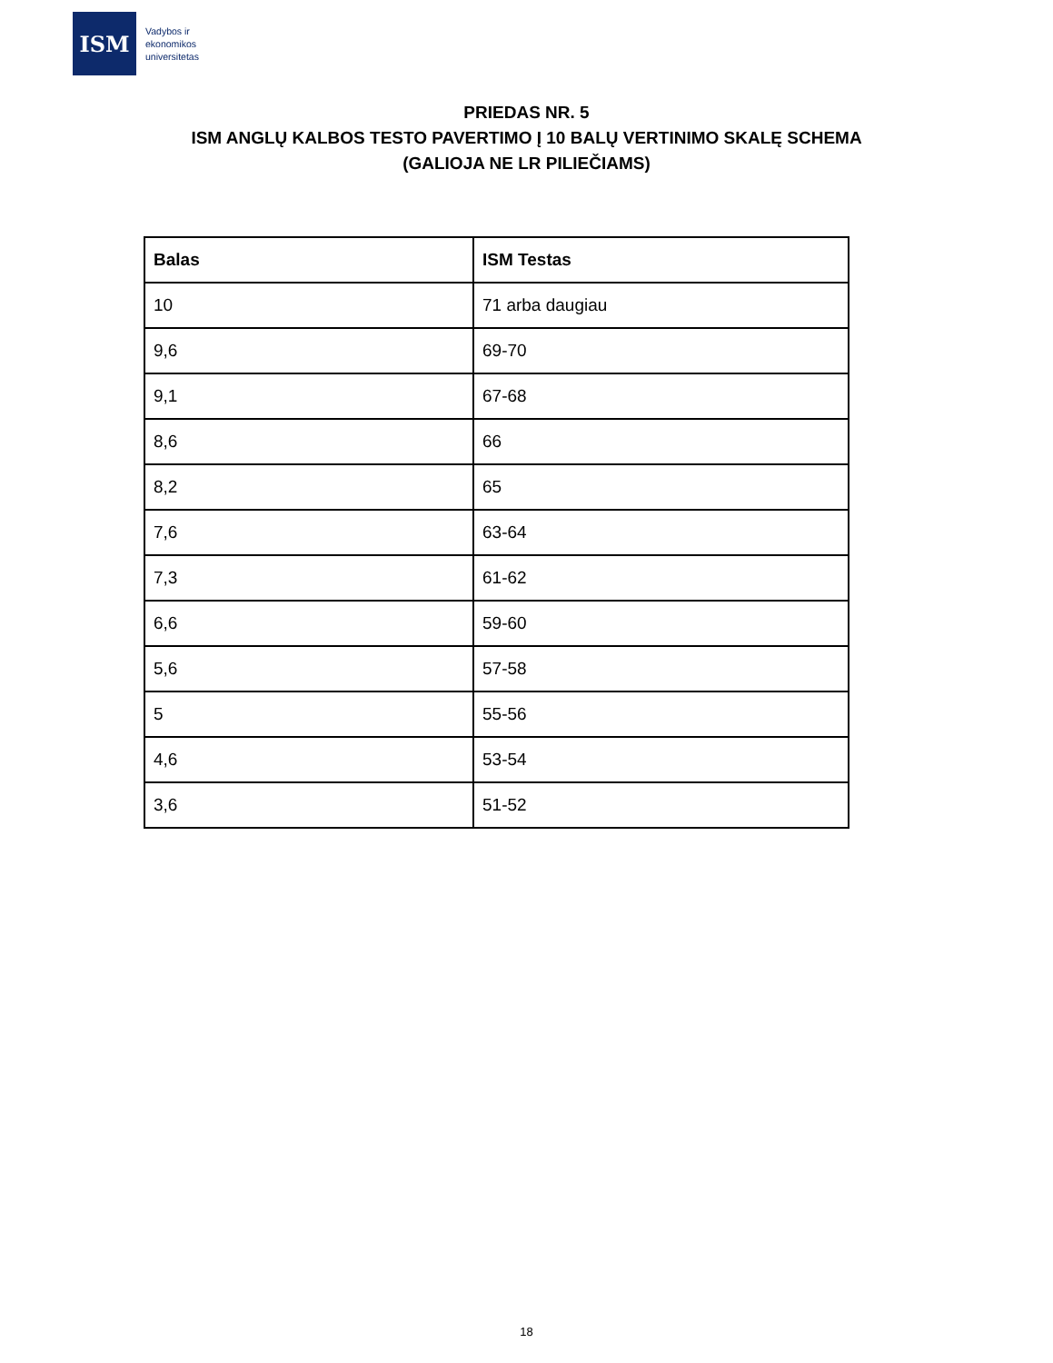ISM
Vadybos ir
ekonomikos
universitetas
PRIEDAS NR. 5
ISM ANGLŲ KALBOS TESTO PAVERTIMO Į 10 BALŲ VERTINIMO SKALĘ SCHEMA
(GALIOJA NE LR PILIEČIAMS)
| Balas | ISM Testas |
| --- | --- |
| 10 | 71 arba daugiau |
| 9,6 | 69-70 |
| 9,1 | 67-68 |
| 8,6 | 66 |
| 8,2 | 65 |
| 7,6 | 63-64 |
| 7,3 | 61-62 |
| 6,6 | 59-60 |
| 5,6 | 57-58 |
| 5 | 55-56 |
| 4,6 | 53-54 |
| 3,6 | 51-52 |
18